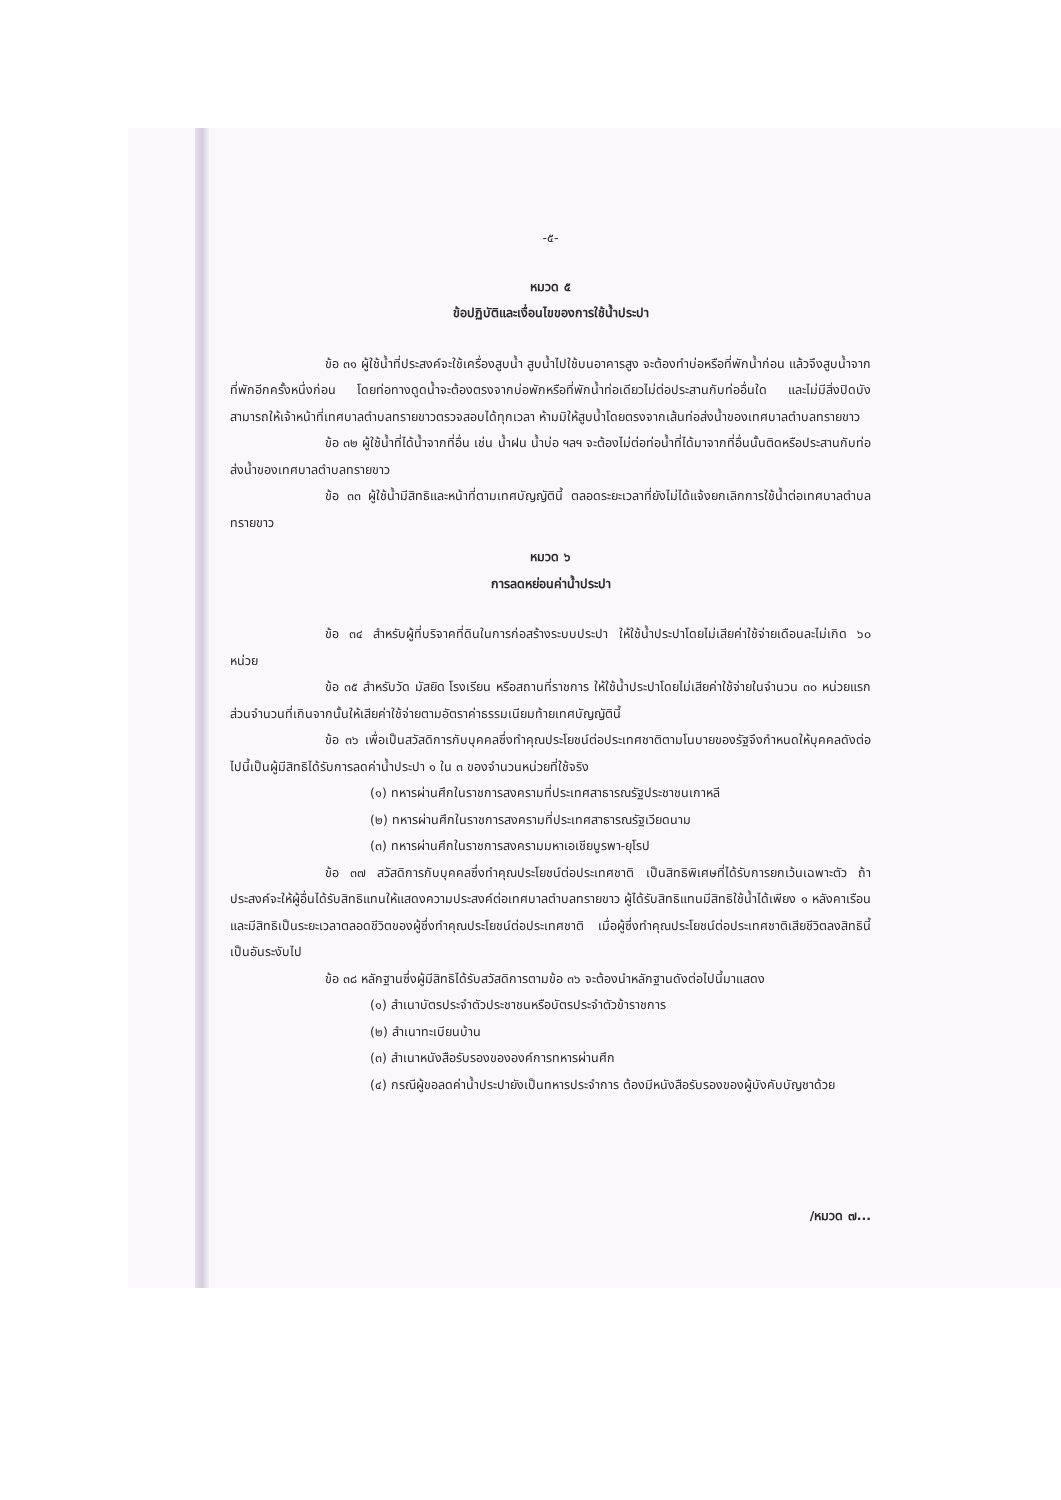-๕-
หมวด ๕
ข้อปฏิบัติและเงื่อนไขของการใช้น้ำประปา
ข้อ ๓๑ ผู้ใช้น้ำที่ประสงค์จะใช้เครื่องสูบน้ำ สูบน้ำไปใช้บนอาคารสูง จะต้องทำบ่อหรือที่พักน้ำก่อน แล้วจึงสูบน้ำจากที่พักอีกครั้งหนึ่งก่อน โดยท่อทางดูดน้ำจะต้องตรงจากบ่อพักหรือที่พักน้ำท่อเดียวไม่ต่อประสานกับท่ออื่นใด และไม่มีสิ่งปิดบัง สามารถให้เจ้าหน้าที่เทศบาลตำบลทรายขาวตรวจสอบได้ทุกเวลา ห้ามมิให้สูบน้ำโดยตรงจากเส้นท่อส่งน้ำของเทศบาลตำบลทรายขาว
ข้อ ๓๒ ผู้ใช้น้ำที่ได้น้ำจากที่อื่น เช่น น้ำฝน น้ำบ่อ ฯลฯ จะต้องไม่ต่อท่อน้ำที่ได้มาจากที่อื่นนั้นติดหรือประสานกับท่อส่งน้ำของเทศบาลตำบลทรายขาว
ข้อ ๓๓ ผู้ใช้น้ำมีสิทธิและหน้าที่ตามเทศบัญญัตินี้ ตลอดระยะเวลาที่ยังไม่ได้แจ้งยกเลิกการใช้น้ำต่อเทศบาลตำบลทรายขาว
หมวด ๖
การลดหย่อนค่าน้ำประปา
ข้อ ๓๔ สำหรับผู้ที่บริจาคที่ดินในการก่อสร้างระบบประปา ให้ใช้น้ำประปาโดยไม่เสียค่าใช้จ่ายเดือนละไม่เกิด ๖๐ หน่วย
ข้อ ๓๕ สำหรับวัด มัสยิด โรงเรียน หรือสถานที่ราชการ ให้ใช้น้ำประปาโดยไม่เสียค่าใช้จ่ายในจำนวน ๓๐ หน่วยแรก ส่วนจำนวนที่เกินจากนั้นให้เสียค่าใช้จ่ายตามอัตราค่าธรรมเนียมท้ายเทศบัญญัตินี้
ข้อ ๓๖ เพื่อเป็นสวัสดิการกับบุคคลซึ่งทำคุณประโยชน์ต่อประเทศชาติตามโนบายของรัฐจึงกำหนดให้บุคคลดังต่อไปนี้เป็นผู้มีสิทธิได้รับการลดค่าน้ำประปา ๑ ใน ๓ ของจำนวนหน่วยที่ใช้จริง
(๑) ทหารผ่านศึกในราชการสงครามที่ประเทศสาธารณรัฐประชาชนเกาหลี
(๒) ทหารผ่านศึกในราชการสงครามที่ประเทศสาธารณรัฐเวียดนาม
(๓) ทหารผ่านศึกในราชการสงครามมหาเอเชียบูรพา-ยุโรป
ข้อ ๓๗ สวัสดิการกับบุคคลซึ่งทำคุณประโยชน์ต่อประเทศชาติ เป็นสิทธิพิเศษที่ได้รับการยกเว้นเฉพาะตัว ถ้าประสงค์จะให้ผู้อื่นได้รับสิทธิแทนให้แสดงความประสงค์ต่อเทศบาลตำบลทรายขาว ผู้ได้รับสิทธิแทนมีสิทธิใช้น้ำได้เพียง ๑ หลังคาเรือน และมีสิทธิเป็นระยะเวลาตลอดชีวิตของผู้ซึ่งทำคุณประโยชน์ต่อประเทศชาติ เมื่อผู้ซึ่งทำคุณประโยชน์ต่อประเทศชาติเสียชีวิตลงสิทธินี้เป็นอันระงับไป
ข้อ ๓๘ หลักฐานซึ่งผู้มีสิทธิได้รับสวัสดิการตามข้อ ๓๖ จะต้องนำหลักฐานดังต่อไปนี้มาแสดง
(๑) สำเนาบัตรประจำตัวประชาชนหรือบัตรประจำตัวข้าราชการ
(๒) สำเนาทะเบียนบ้าน
(๓) สำเนาหนังสือรับรองขององค์การทหารผ่านศึก
(๔) กรณีผู้ขอลดค่าน้ำประปายังเป็นทหารประจำการ ต้องมีหนังสือรับรองของผู้บังคับบัญชาด้วย
/หมวด ๗...